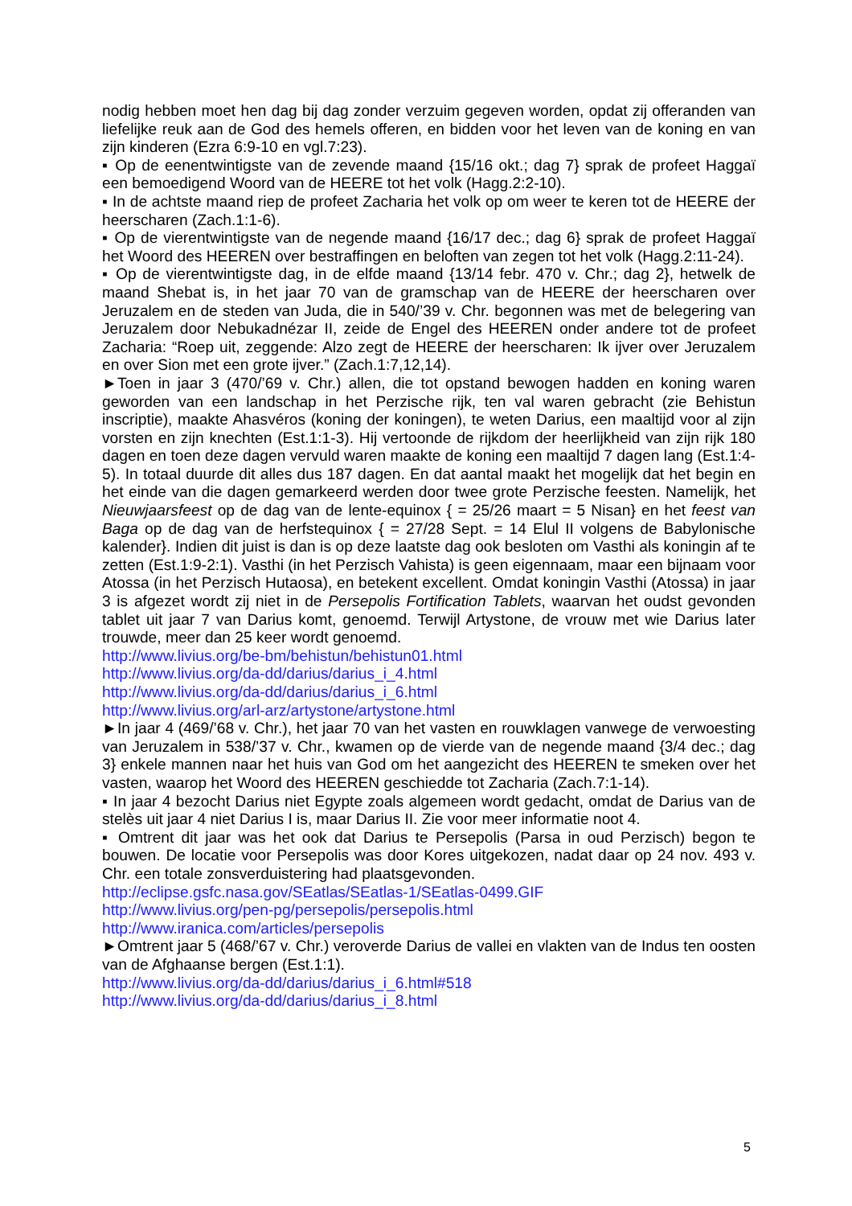nodig hebben moet hen dag bij dag zonder verzuim gegeven worden, opdat zij offeranden van liefelijke reuk aan de God des hemels offeren, en bidden voor het leven van de koning en van zijn kinderen (Ezra 6:9-10 en vgl.7:23).
▪ Op de eenentwintigste van de zevende maand {15/16 okt.; dag 7} sprak de profeet Haggaï een bemoedigend Woord van de HEERE tot het volk (Hagg.2:2-10).
▪ In de achtste maand riep de profeet Zacharia het volk op om weer te keren tot de HEERE der heerscharen (Zach.1:1-6).
▪ Op de vierentwintigste van de negende maand {16/17 dec.; dag 6} sprak de profeet Haggaï het Woord des HEEREN over bestraffingen en beloften van zegen tot het volk (Hagg.2:11-24).
▪ Op de vierentwintigste dag, in de elfde maand {13/14 febr. 470 v. Chr.; dag 2}, hetwelk de maand Shebat is, in het jaar 70 van de gramschap van de HEERE der heerscharen over Jeruzalem en de steden van Juda, die in 540/’39 v. Chr. begonnen was met de belegering van Jeruzalem door Nebukadnézar II, zeide de Engel des HEEREN onder andere tot de profeet Zacharia: “Roep uit, zeggende: Alzo zegt de HEERE der heerscharen: Ik ijver over Jeruzalem en over Sion met een grote ijver.” (Zach.1:7,12,14).
►Toen in jaar 3 (470/’69 v. Chr.) allen, die tot opstand bewogen hadden en koning waren geworden van een landschap in het Perzische rijk, ten val waren gebracht (zie Behistun inscriptie), maakte Ahasvéros (koning der koningen), te weten Darius, een maaltijd voor al zijn vorsten en zijn knechten (Est.1:1-3). Hij vertoonde de rijkdom der heerlijkheid van zijn rijk 180 dagen en toen deze dagen vervuld waren maakte de koning een maaltijd 7 dagen lang (Est.1:4-5). In totaal duurde dit alles dus 187 dagen. En dat aantal maakt het mogelijk dat het begin en het einde van die dagen gemarkeerd werden door twee grote Perzische feesten. Namelijk, het Nieuwjaarsfeest op de dag van de lente-equinox { = 25/26 maart = 5 Nisan} en het feest van Baga op de dag van de herfstequinox { = 27/28 Sept. = 14 Elul II volgens de Babylonische kalender}. Indien dit juist is dan is op deze laatste dag ook besloten om Vasthi als koningin af te zetten (Est.1:9-2:1). Vasthi (in het Perzisch Vahista) is geen eigennaam, maar een bijnaam voor Atossa (in het Perzisch Hutaosa), en betekent excellent. Omdat koningin Vasthi (Atossa) in jaar 3 is afgezet wordt zij niet in de Persepolis Fortification Tablets, waarvan het oudst gevonden tablet uit jaar 7 van Darius komt, genoemd. Terwijl Artystone, de vrouw met wie Darius later trouwde, meer dan 25 keer wordt genoemd.
http://www.livius.org/be-bm/behistun/behistun01.html
http://www.livius.org/da-dd/darius/darius_i_4.html
http://www.livius.org/da-dd/darius/darius_i_6.html
http://www.livius.org/arl-arz/artystone/artystone.html
►In jaar 4 (469/’68 v. Chr.), het jaar 70 van het vasten en rouwklagen vanwege de verwoesting van Jeruzalem in 538/’37 v. Chr., kwamen op de vierde van de negende maand {3/4 dec.; dag 3} enkele mannen naar het huis van God om het aangezicht des HEEREN te smeken over het vasten, waarop het Woord des HEEREN geschiedde tot Zacharia (Zach.7:1-14).
▪ In jaar 4 bezocht Darius niet Egypte zoals algemeen wordt gedacht, omdat de Darius van de stelès uit jaar 4 niet Darius I is, maar Darius II. Zie voor meer informatie noot 4.
▪ Omtrent dit jaar was het ook dat Darius te Persepolis (Parsa in oud Perzisch) begon te bouwen. De locatie voor Persepolis was door Kores uitgekozen, nadat daar op 24 nov. 493 v. Chr. een totale zonsverduistering had plaatsgevonden.
http://eclipse.gsfc.nasa.gov/SEatlas/SEatlas-1/SEatlas-0499.GIF
http://www.livius.org/pen-pg/persepolis/persepolis.html
http://www.iranica.com/articles/persepolis
►Omtrent jaar 5 (468/’67 v. Chr.) veroverde Darius de vallei en vlakten van de Indus ten oosten van de Afghaanse bergen (Est.1:1).
http://www.livius.org/da-dd/darius/darius_i_6.html#518
http://www.livius.org/da-dd/darius/darius_i_8.html
5